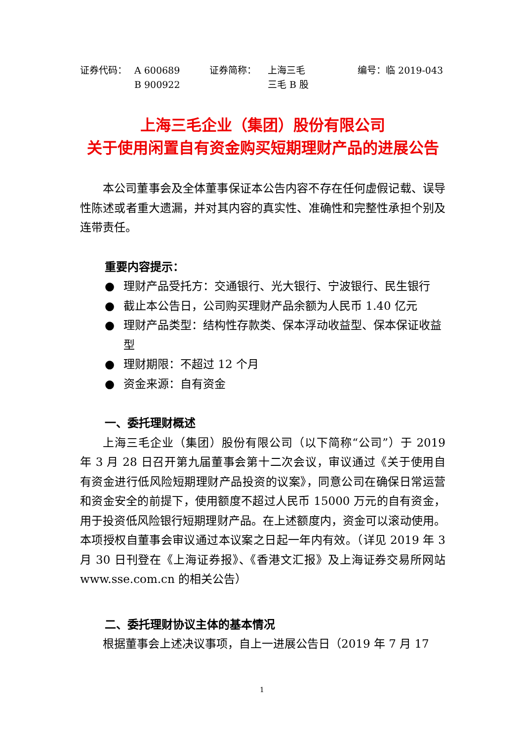证券代码： A 600689
B 900922
证券简称： 上海三毛
三毛 B 股
编号：临 2019-043
上海三毛企业（集团）股份有限公司
关于使用闲置自有资金购买短期理财产品的进展公告
本公司董事会及全体董事保证本公告内容不存在任何虚假记载、误导性陈述或者重大遗漏，并对其内容的真实性、准确性和完整性承担个别及连带责任。
重要内容提示：
● 理财产品受托方：交通银行、光大银行、宁波银行、民生银行
● 截止本公告日，公司购买理财产品余额为人民币 1.40 亿元
● 理财产品类型：结构性存款类、保本浮动收益型、保本保证收益型
● 理财期限：不超过 12 个月
● 资金来源：自有资金
一、委托理财概述
上海三毛企业（集团）股份有限公司（以下简称“公司”）于 2019 年 3 月 28 日召开第九届董事会第十二次会议，审议通过《关于使用自有资金进行低风险短期理财产品投资的议案》，同意公司在确保日常运营和资金安全的前提下，使用额度不超过人民币 15000 万元的自有资金，用于投资低风险银行短期理财产品。在上述额度内，资金可以滚动使用。本项授权自董事会审议通过本议案之日起一年内有效。（详见 2019 年 3 月 30 日刊登在《上海证券报》、《香港文汇报》及上海证券交易所网站 www.sse.com.cn 的相关公告）
二、委托理财协议主体的基本情况
根据董事会上述决议事项，自上一进展公告日（2019 年 7 月 17
1